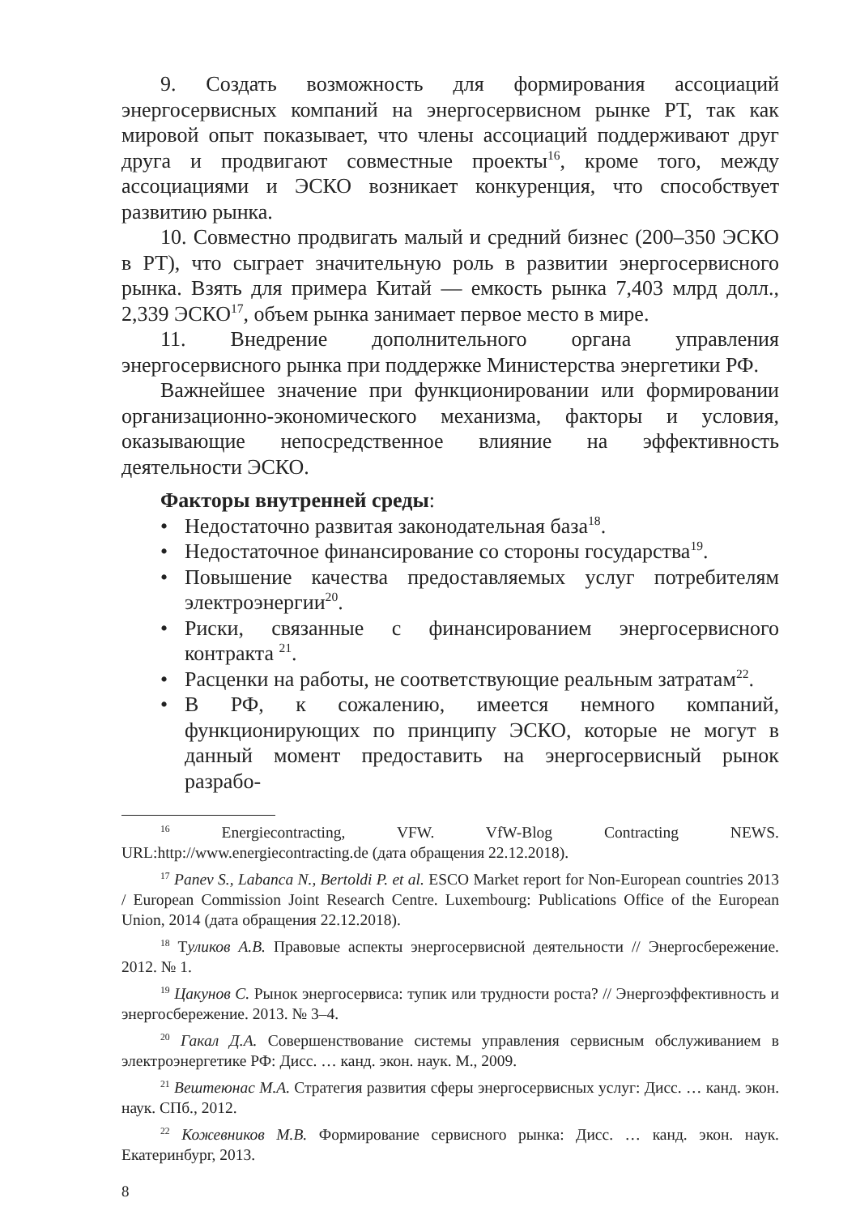9. Создать возможность для формирования ассоциаций энергосервисных компаний на энергосервисном рынке РТ, так как мировой опыт показывает, что члены ассоциаций поддерживают друг друга и продвигают совместные проекты<sup>16</sup>, кроме того, между ассоциациями и ЭСКО возникает конкуренция, что способствует развитию рынка.
10. Совместно продвигать малый и средний бизнес (200–350 ЭСКО в РТ), что сыграет значительную роль в развитии энергосервисного рынка. Взять для примера Китай — емкость рынка 7,403 млрд долл., 2,339 ЭСКО<sup>17</sup>, объем рынка занимает первое место в мире.
11. Внедрение дополнительного органа управления энергосервисного рынка при поддержке Министерства энергетики РФ.
Важнейшее значение при функционировании или формировании организационно-экономического механизма, факторы и условия, оказывающие непосредственное влияние на эффективность деятельности ЭСКО.
Факторы внутренней среды:
• Недостаточно развитая законодательная база<sup>18</sup>.
• Недостаточное финансирование со стороны государства<sup>19</sup>.
• Повышение качества предоставляемых услуг потребителям электроэнергии<sup>20</sup>.
• Риски, связанные с финансированием энергосервисного контракта <sup>21</sup>.
• Расценки на работы, не соответствующие реальным затратам<sup>22</sup>.
• В РФ, к сожалению, имеется немного компаний, функционирующих по принципу ЭСКО, которые не могут в данный момент предоставить на энергосервисный рынок разрабо-
<sup>16</sup> Energiecontracting, VFW. VfW-Blog Contracting NEWS. URL:http://www.energiecontracting.de (дата обращения 22.12.2018).
<sup>17</sup> Panev S., Labanca N., Bertoldi P. et al. ESCO Market report for Non-European countries 2013 / European Commission Joint Research Centre. Luxembourg: Publications Office of the European Union, 2014 (дата обращения 22.12.2018).
<sup>18</sup> Туликов А.В. Правовые аспекты энергосервисной деятельности // Энергосбережение. 2012. № 1.
<sup>19</sup> Цакунов С. Рынок энергосервиса: тупик или трудности роста? // Энергоэффективность и энергосбережение. 2013. № 3–4.
<sup>20</sup> Гакал Д.А. Совершенствование системы управления сервисным обслуживанием в электроэнергетике РФ: Дисс. … канд. экон. наук. М., 2009.
<sup>21</sup> Вештеюнас М.А. Стратегия развития сферы энергосервисных услуг: Дисс. … канд. экон. наук. СПб., 2012.
<sup>22</sup> Кожевников М.В. Формирование сервисного рынка: Дисс. … канд. экон. наук. Екатеринбург, 2013.
8